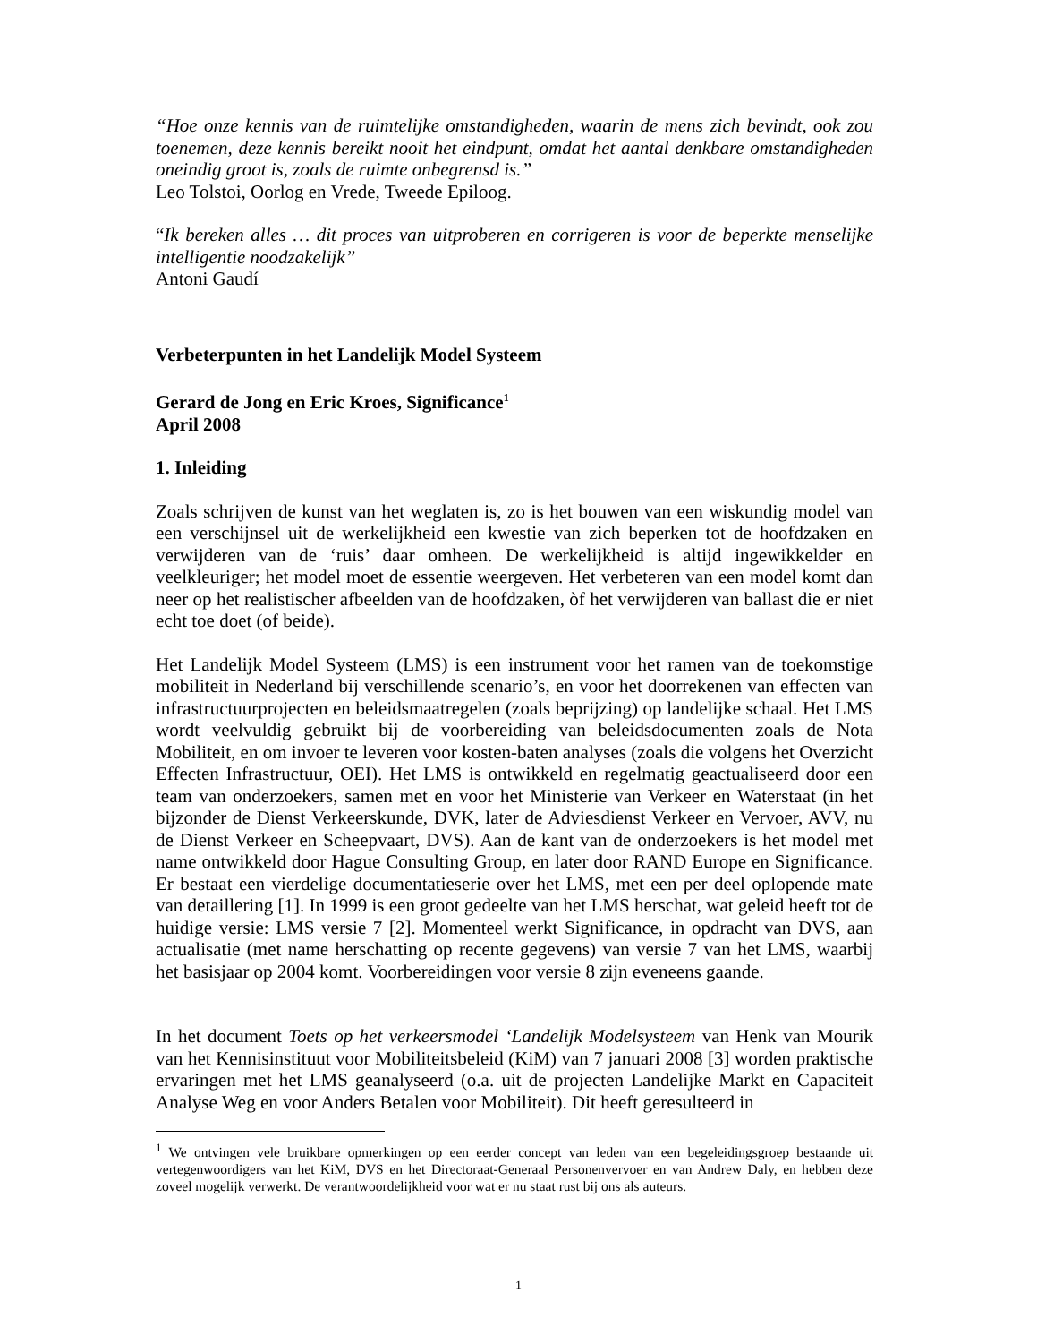“Hoe onze kennis van de ruimtelijke omstandigheden, waarin de mens zich bevindt, ook zou toenemen, deze kennis bereikt nooit het eindpunt, omdat het aantal denkbare omstandigheden oneindig groot is, zoals de ruimte onbegrensd is.”
Leo Tolstoi, Oorlog en Vrede, Tweede Epiloog.
“Ik bereken alles … dit proces van uitproberen en corrigeren is voor de beperkte menselijke intelligentie noodzakelijk”
Antoni Gaudí
Verbeterpunten in het Landelijk Model Systeem
Gerard de Jong en Eric Kroes, Significance<sup>1</sup>
April 2008
1. Inleiding
Zoals schrijven de kunst van het weglaten is, zo is het bouwen van een wiskundig model van een verschijnsel uit de werkelijkheid een kwestie van zich beperken tot de hoofdzaken en verwijderen van de ‘ruis’ daar omheen. De werkelijkheid is altijd ingewikkelder en veelkleuriger; het model moet de essentie weergeven. Het verbeteren van een model komt dan neer op het realistischer afbeelden van de hoofdzaken, òf het verwijderen van ballast die er niet echt toe doet (of beide).
Het Landelijk Model Systeem (LMS) is een instrument voor het ramen van de toekomstige mobiliteit in Nederland bij verschillende scenario’s, en voor het doorrekenen van effecten van infrastructuurprojecten en beleidsmaatregelen (zoals beprijzing) op landelijke schaal. Het LMS wordt veelvuldig gebruikt bij de voorbereiding van beleidsdocumenten zoals de Nota Mobiliteit, en om invoer te leveren voor kosten-baten analyses (zoals die volgens het Overzicht Effecten Infrastructuur, OEI). Het LMS is ontwikkeld en regelmatig geactualiseerd door een team van onderzoekers, samen met en voor het Ministerie van Verkeer en Waterstaat (in het bijzonder de Dienst Verkeerskunde, DVK, later de Adviesdienst Verkeer en Vervoer, AVV, nu de Dienst Verkeer en Scheepvaart, DVS). Aan de kant van de onderzoekers is het model met name ontwikkeld door Hague Consulting Group, en later door RAND Europe en Significance. Er bestaat een vierdelige documentatieserie over het LMS, met een per deel oplopende mate van detaillering [1]. In 1999 is een groot gedeelte van het LMS herschat, wat geleid heeft tot de huidige versie: LMS versie 7 [2]. Momenteel werkt Significance, in opdracht van DVS, aan actualisatie (met name herschatting op recente gegevens) van versie 7 van het LMS, waarbij het basisjaar op 2004 komt. Voorbereidingen voor versie 8 zijn eveneens gaande.
In het document Toets op het verkeersmodel ‘Landelijk Modelsysteem van Henk van Mourik van het Kennisinstituut voor Mobiliteitsbeleid (KiM) van 7 januari 2008 [3] worden praktische ervaringen met het LMS geanalyseerd (o.a. uit de projecten Landelijke Markt en Capaciteit Analyse Weg en voor Anders Betalen voor Mobiliteit). Dit heeft geresulteerd in
<sup>1</sup> We ontvingen vele bruikbare opmerkingen op een eerder concept van leden van een begeleidingsgroep bestaande uit vertegenwoordigers van het KiM, DVS en het Directoraat-Generaal Personenvervoer en van Andrew Daly, en hebben deze zoveel mogelijk verwerkt. De verantwoordelijkheid voor wat er nu staat rust bij ons als auteurs.
1